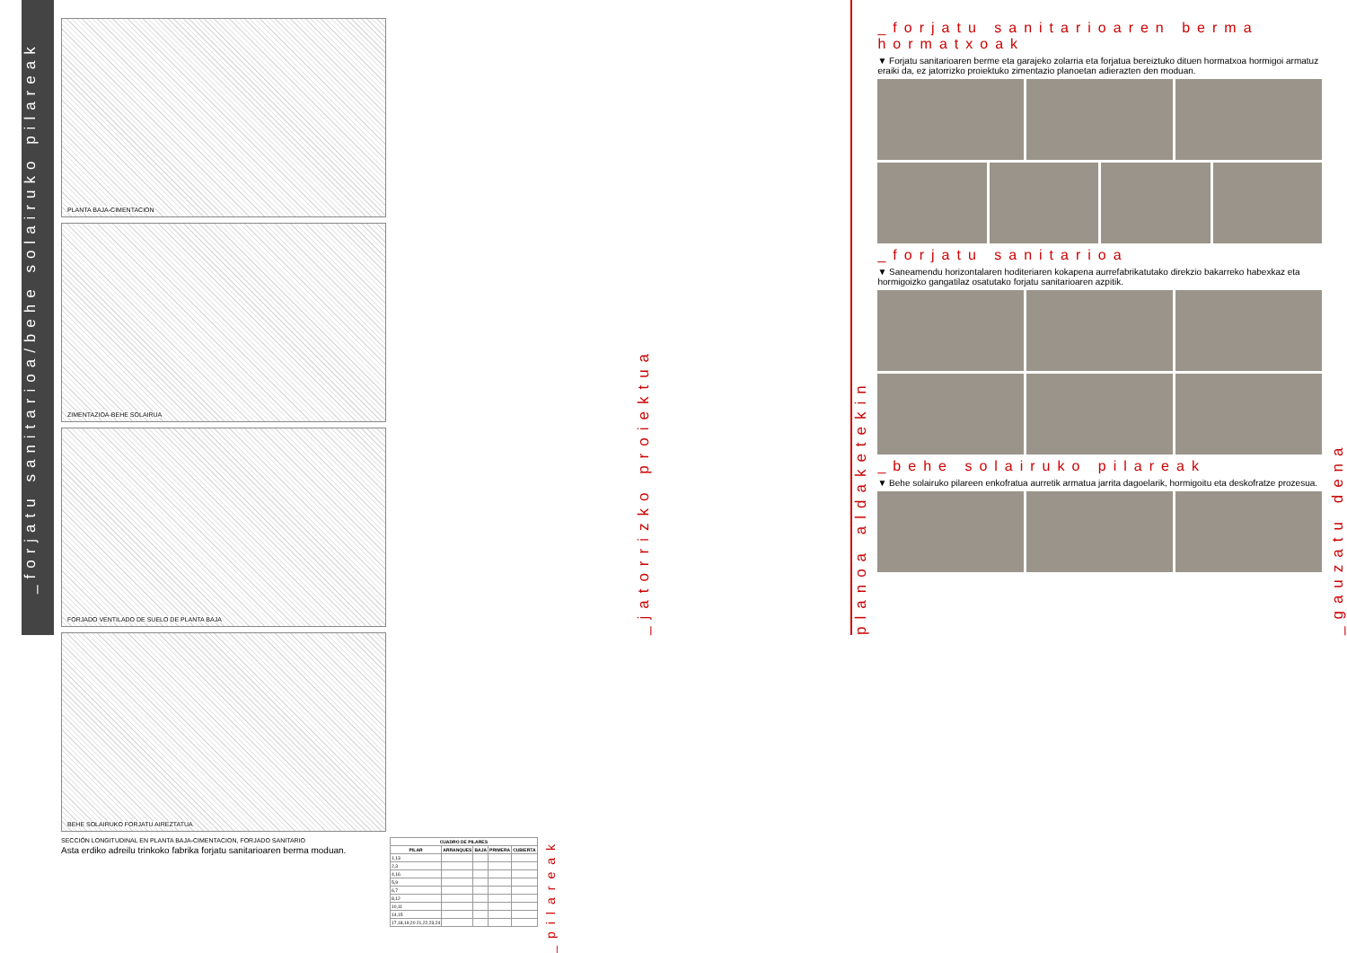_forjatu sanitarioa/behe solairuko pilareak
PLANTA BAJA-CIMENTACION
ZIMENTAZIOA-BEHE SOLAIRUA
FORJADO VENTILADO DE SUELO DE PLANTA BAJA
BEHE SOLAIRUKO FORJATU AIREZTATUA
SECCIÓN LONGITUDINAL EN PLANTA BAJA-CIMENTACION, FORJADO SANITARIO
Asta erdiko adreilu trinkoko fabrika forjatu sanitarioaren berma moduan.
| CUADRO DE PILARES | | | | |
| --- | --- | --- | --- | --- |
| PILAR | ARRANQUES | BAJA | PRIMERA | CUBIERTA |
| 1,13 | | | | |
| 2,3 | | | | |
| 4,16 | | | | |
| 5,9 | | | | |
| 6,7 | | | | |
| 8,12 | | | | |
| 10,11 | | | | |
| 14,15 | | | | |
| 17,18,19,20 21,22,23,24 | | | | |
_pilareak
_jatorrizko proiektua
planoa aldaketekin
_forjatu sanitarioaren berma hormatxoak
▼ Forjatu sanitarioaren berme eta garajeko zolarria eta forjatua bereiztuko dituen hormatxoa hormigoi armatuz eraiki da, ez jatorrizko proiektuko zimentazio planoetan adierazten den moduan.
_forjatu sanitarioa
▼ Saneamendu horizontalaren hoditeriaren kokapena aurrefabrikatutako direkzio bakarreko habexkaz eta hormigoizko gangatilaz osatutako forjatu sanitarioaren azpitik.
_behe solairuko pilareak
▼ Behe solairuko pilareen enkofratua aurretik armatua jarrita dagoelarik, hormigoitu eta deskofratze prozesua.
_gauzatu dena